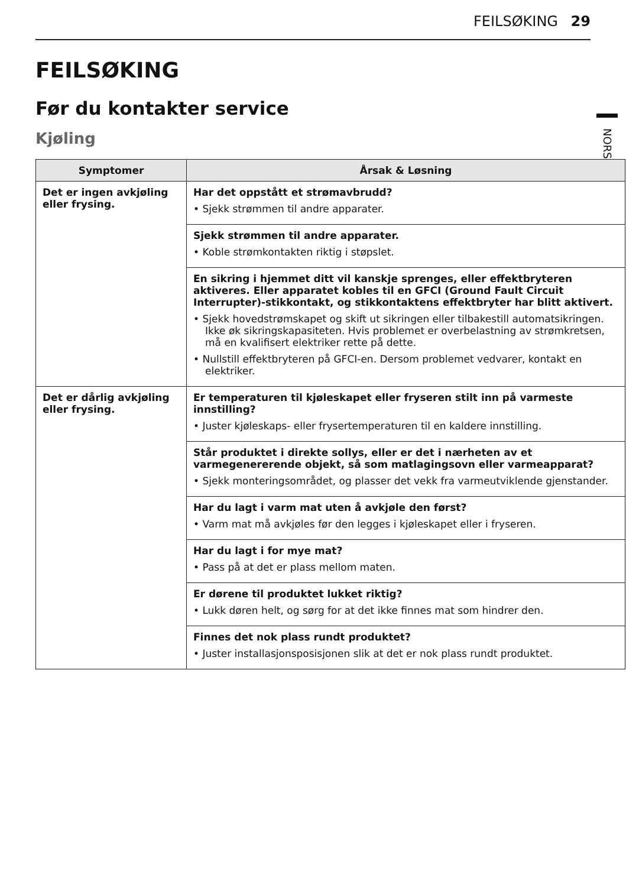FEILSØKING 29
NORSK
FEILSØKING
Før du kontakter service
Kjøling
| Symptomer | Årsak & Løsning |
| --- | --- |
| Det er ingen avkjøling eller frysing. | Har det oppstått et strømavbrudd? • Sjekk strømmen til andre apparater. |
| | Sjekk strømmen til andre apparater. • Koble strømkontakten riktig i støpslet. |
| | En sikring i hjemmet ditt vil kanskje sprenges, eller effektbryteren aktiveres. Eller apparatet kobles til en GFCI (Ground Fault Circuit Interrupter)-stikkontakt, og stikkontaktens effektbryter har blitt aktivert. • Sjekk hovedstrømskapet og skift ut sikringen eller tilbakestill automatsikringen. Ikke øk sikringskapasiteten. Hvis problemet er overbelastning av strømkretsen, må en kvalifisert elektriker rette på dette. • Nullstill effektbryteren på GFCI-en. Dersom problemet vedvarer, kontakt en elektriker. |
| Det er dårlig avkjøling eller frysing. | Er temperaturen til kjøleskapet eller fryseren stilt inn på varmeste innstilling? • Juster kjøleskaps- eller frysertemperaturen til en kaldere innstilling. |
| | Står produktet i direkte sollys, eller er det i nærheten av et varmegenererende objekt, så som matlagingsovn eller varmeapparat? • Sjekk monteringsområdet, og plasser det vekk fra varmeutviklende gjenstander. |
| | Har du lagt i varm mat uten å avkjøle den først? • Varm mat må avkjøles før den legges i kjøleskapet eller i fryseren. |
| | Har du lagt i for mye mat? • Pass på at det er plass mellom maten. |
| | Er dørene til produktet lukket riktig? • Lukk døren helt, og sørg for at det ikke finnes mat som hindrer den. |
| | Finnes det nok plass rundt produktet? • Juster installasjonsposisjonen slik at det er nok plass rundt produktet. |